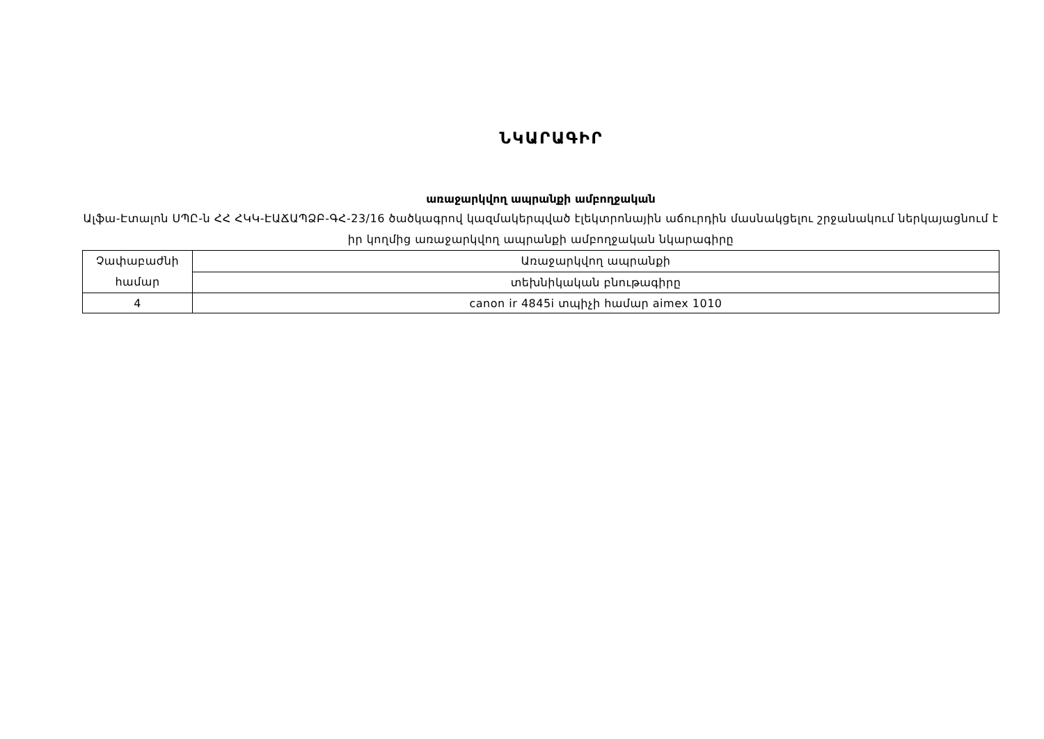ՆԿԱՐԱԳԻՐ
առաջարկվող ապրանքի ամբողջական
Ալֆա-Էտալոն ՍՊԸ-ն ՀՀ ՀԿԿ-ԷԱՃԱՊՁԲ-ԳՀ-23/16 ծածկագրով կազմակերպված էլեկտրոնային աճուրդին մասնակցելու շրջանակում ներկայացնում է իր կողմից առաջարկվող ապրանքի ամբողջական նկարագիրը
| Չափաբաժնի համար | Առաջարկվող ապրանքի |
| | տեխնիկական բնութագիրը |
| 4 | canon ir 4845i տպիչի համար aimex 1010 |